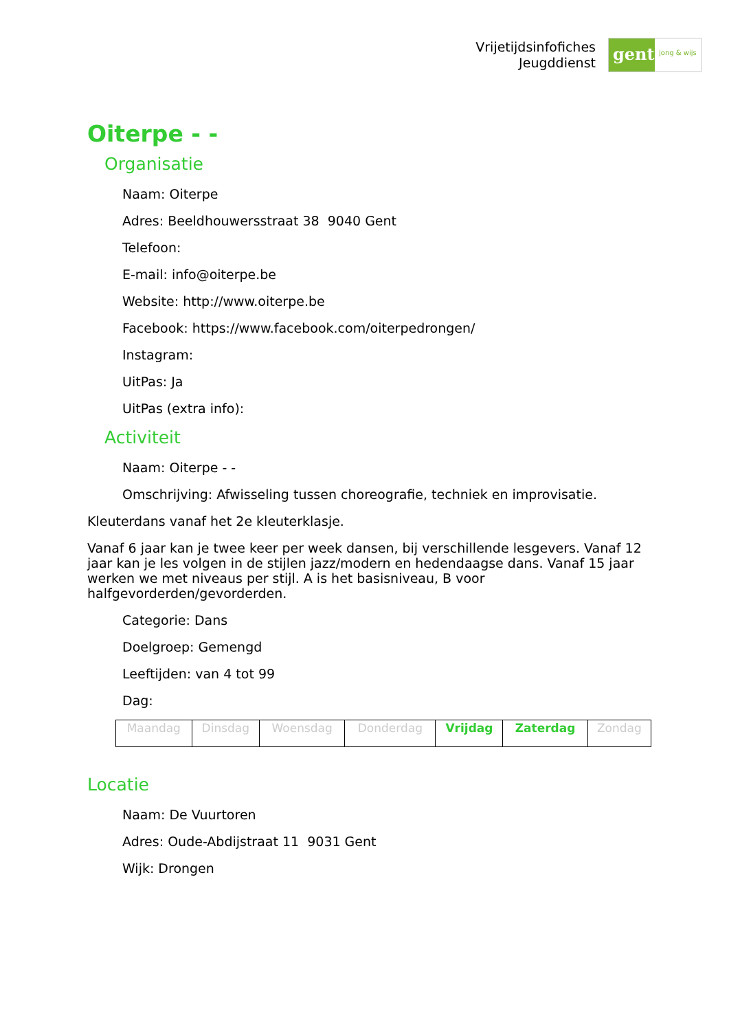Vrijetijdsinfofiches
Jeugddienst
gent:
jong & wijs
Oiterpe - -
Organisatie
Naam: Oiterpe
Adres: Beeldhouwersstraat 38 9040 Gent
Telefoon:
E-mail: info@oiterpe.be
Website: http://www.oiterpe.be
Facebook: https://www.facebook.com/oiterpedrongen/
Instagram:
UitPas: Ja
UitPas (extra info):
Activiteit
Naam: Oiterpe - -
Omschrijving: Afwisseling tussen choreografie, techniek en improvisatie.
Kleuterdans vanaf het 2e kleuterklasje.
Vanaf 6 jaar kan je twee keer per week dansen, bij verschillende lesgevers. Vanaf 12 jaar kan je les volgen in de stijlen jazz/modern en hedendaagse dans. Vanaf 15 jaar werken we met niveaus per stijl. A is het basisniveau, B voor halfgevorderden/gevorderden.
Categorie: Dans
Doelgroep: Gemengd
Leeftijden: van 4 tot 99
Dag:
| Maandag | Dinsdag | Woensdag | Donderdag | Vrijdag | Zaterdag | Zondag |
Locatie
Naam: De Vuurtoren
Adres: Oude-Abdijstraat 11 9031 Gent
Wijk: Drongen